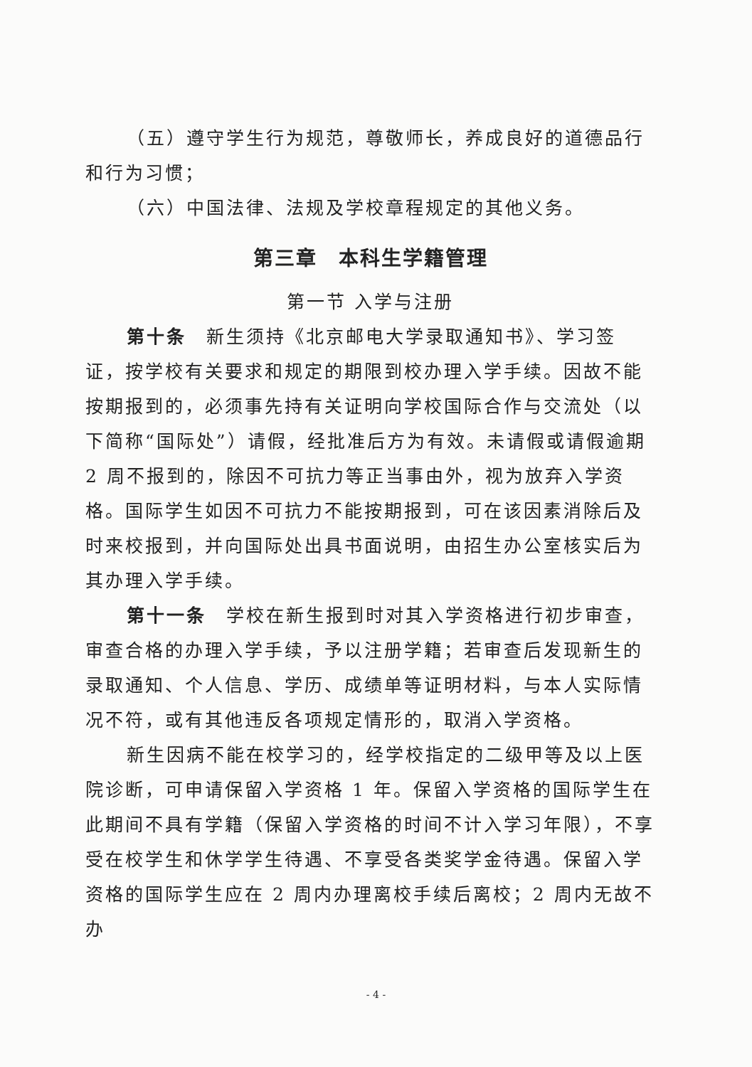（五）遵守学生行为规范，尊敬师长，养成良好的道德品行和行为习惯；
（六）中国法律、法规及学校章程规定的其他义务。
第三章　本科生学籍管理
第一节 入学与注册
第十条　新生须持《北京邮电大学录取通知书》、学习签证，按学校有关要求和规定的期限到校办理入学手续。因故不能按期报到的，必须事先持有关证明向学校国际合作与交流处（以下简称“国际处”）请假，经批准后方为有效。未请假或请假逾期 2 周不报到的，除因不可抗力等正当事由外，视为放弃入学资格。国际学生如因不可抗力不能按期报到，可在该因素消除后及时来校报到，并向国际处出具书面说明，由招生办公室核实后为其办理入学手续。
第十一条　学校在新生报到时对其入学资格进行初步审查，审查合格的办理入学手续，予以注册学籍；若审查后发现新生的录取通知、个人信息、学历、成绩单等证明材料，与本人实际情况不符，或有其他违反各项规定情形的，取消入学资格。
新生因病不能在校学习的，经学校指定的二级甲等及以上医院诊断，可申请保留入学资格 1 年。保留入学资格的国际学生在此期间不具有学籍（保留入学资格的时间不计入学习年限），不享受在校学生和休学学生待遇、不享受各类奖学金待遇。保留入学资格的国际学生应在 2 周内办理离校手续后离校；2 周内无故不办
- 4 -